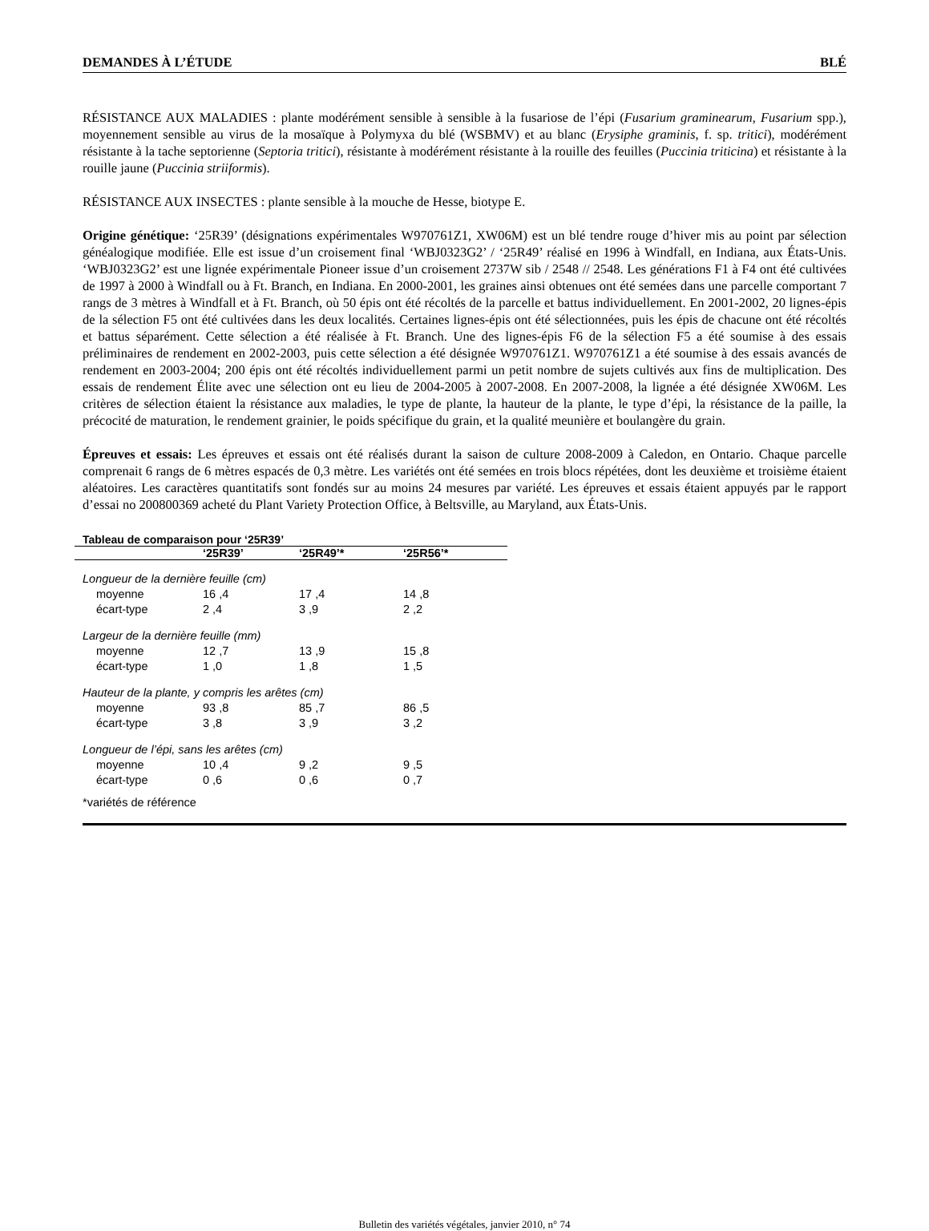DEMANDES À L’ÉTUDE BLÉ
RÉSISTANCE AUX MALADIES : plante modérément sensible à sensible à la fusariose de l’épi (Fusarium graminearum, Fusarium spp.), moyennement sensible au virus de la mosaïque à Polymyxa du blé (WSBMV) et au blanc (Erysiphe graminis, f. sp. tritici), modérément résistante à la tache septorienne (Septoria tritici), résistante à modérément résistante à la rouille des feuilles (Puccinia triticina) et résistante à la rouille jaune (Puccinia striiformis).
RÉSISTANCE AUX INSECTES : plante sensible à la mouche de Hesse, biotype E.
Origine génétique: ‘25R39’ (désignations expérimentales W970761Z1, XW06M) est un blé tendre rouge d’hiver mis au point par sélection généalogique modifiée. Elle est issue d’un croisement final ‘WBJ0323G2’ / ‘25R49’ réalisé en 1996 à Windfall, en Indiana, aux États-Unis. ‘WBJ0323G2’ est une lignée expérimentale Pioneer issue d’un croisement 2737W sib / 2548 // 2548. Les générations F1 à F4 ont été cultivées de 1997 à 2000 à Windfall ou à Ft. Branch, en Indiana. En 2000-2001, les graines ainsi obtenues ont été semées dans une parcelle comportant 7 rangs de 3 mètres à Windfall et à Ft. Branch, où 50 épis ont été récoltés de la parcelle et battus individuellement. En 2001-2002, 20 lignes-épis de la sélection F5 ont été cultivées dans les deux localités. Certaines lignes-épis ont été sélectionnées, puis les épis de chacune ont été récoltés et battus séparément. Cette sélection a été réalisée à Ft. Branch. Une des lignes-épis F6 de la sélection F5 a été soumise à des essais préliminaires de rendement en 2002-2003, puis cette sélection a été désignée W970761Z1. W970761Z1 a été soumise à des essais avancés de rendement en 2003-2004; 200 épis ont été récoltés individuellement parmi un petit nombre de sujets cultivés aux fins de multiplication. Des essais de rendement Élite avec une sélection ont eu lieu de 2004-2005 à 2007-2008. En 2007-2008, la lignée a été désignée XW06M. Les critères de sélection étaient la résistance aux maladies, le type de plante, la hauteur de la plante, le type d’épi, la résistance de la paille, la précocité de maturation, le rendement grainier, le poids spécifique du grain, et la qualité meunière et boulangère du grain.
Épreuves et essais: Les épreuves et essais ont été réalisés durant la saison de culture 2008-2009 à Caledon, en Ontario. Chaque parcelle comprenait 6 rangs de 6 mètres espacés de 0,3 mètre. Les variétés ont été semées en trois blocs répétées, dont les deuxième et troisième étaient aléatoires. Les caractères quantitatifs sont fondés sur au moins 24 mesures par variété. Les épreuves et essais étaient appuyés par le rapport d’essai no 200800369 acheté du Plant Variety Protection Office, à Beltsville, au Maryland, aux États-Unis.
Tableau de comparaison pour ‘25R39’
| | ‘25R39’ | ‘25R49’* | ‘25R56’* |
| --- | --- | --- | --- |
| Longueur de la dernière feuille (cm) | | | |
| moyenne | 16 ,4 | 17 ,4 | 14 ,8 |
| écart-type | 2 ,4 | 3 ,9 | 2 ,2 |
| Largeur de la dernière feuille (mm) | | | |
| moyenne | 12 ,7 | 13 ,9 | 15 ,8 |
| écart-type | 1 ,0 | 1 ,8 | 1 ,5 |
| Hauteur de la plante, y compris les arêtes (cm) | | | |
| moyenne | 93 ,8 | 85 ,7 | 86 ,5 |
| écart-type | 3 ,8 | 3 ,9 | 3 ,2 |
| Longueur de l’épi, sans les arêtes (cm) | | | |
| moyenne | 10 ,4 | 9 ,2 | 9 ,5 |
| écart-type | 0 ,6 | 0 ,6 | 0 ,7 |
*variétés de référence
Bulletin des variétés végétales, janvier 2010, n° 74